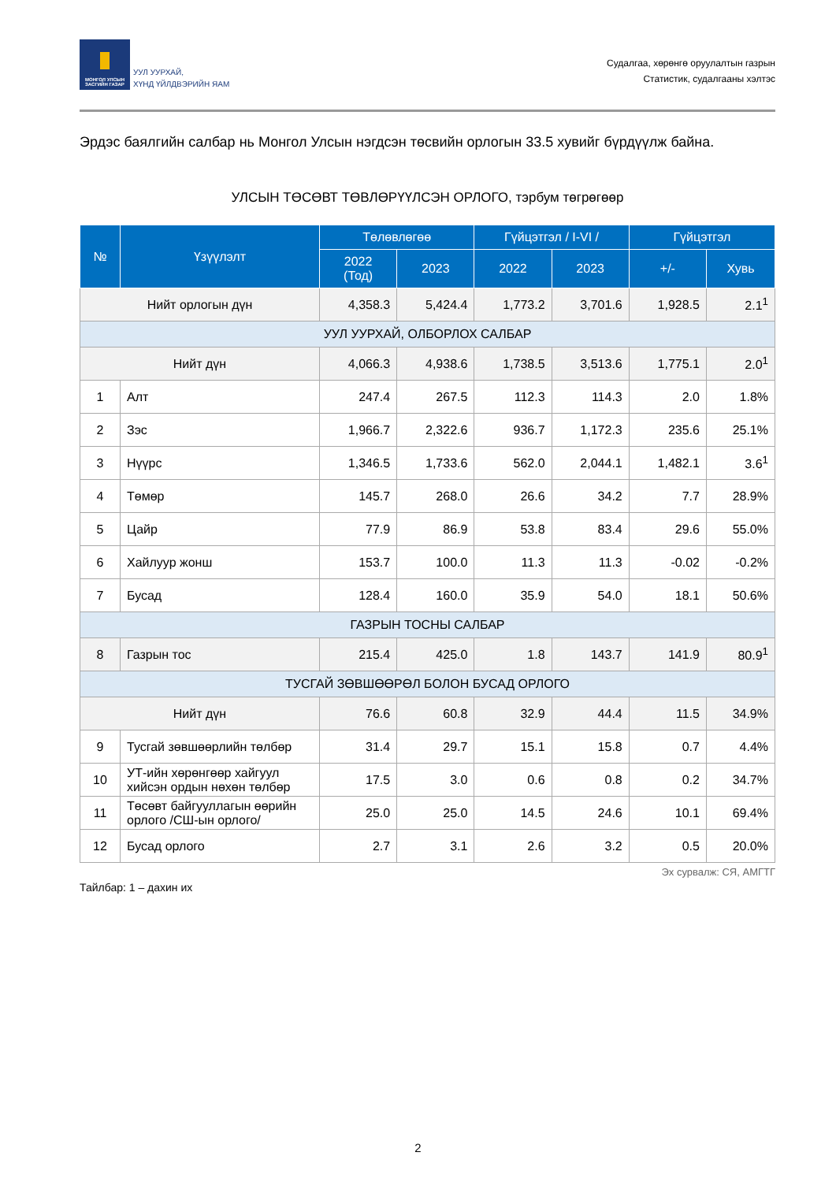МОНГОЛ УЛСЫН ЗАСГИЙН ГАЗАР
УУЛ УУРХАЙ,
ХҮНД ҮЙЛДВЭРИЙН ЯАМ
Судалгаа, хөрөнгө оруулалтын газрын
Статистик, судалгааны хэлтэс
Эрдэс баялгийн салбар нь Монгол Улсын нэгдсэн төсвийн орлогын 33.5 хувийг бүрдүүлж байна.
УЛСЫН ТӨСӨВТ ТӨВЛӨРҮҮЛСЭН ОРЛОГО, тэрбум төгрөгөөр
| № | Үзүүлэлт | Төлөвлөгөө | | Гүйцэтгэл / I-VI / | | Гүйцэтгэл | |
| --- | --- | --- | --- | --- | --- | --- | --- |
| | | 2022 (Тод) | 2023 | 2022 | 2023 | +/- | Хувь |
| Нийт орлогын дүн | | 4,358.3 | 5,424.4 | 1,773.2 | 3,701.6 | 1,928.5 | 2.1<sup>1</sup> |
| УУЛ УУРХАЙ, ОЛБОРЛОХ САЛБАР | | | | | | | |
| Нийт дүн | | 4,066.3 | 4,938.6 | 1,738.5 | 3,513.6 | 1,775.1 | 2.0<sup>1</sup> |
| 1 | Алт | 247.4 | 267.5 | 112.3 | 114.3 | 2.0 | 1.8% |
| 2 | Зэс | 1,966.7 | 2,322.6 | 936.7 | 1,172.3 | 235.6 | 25.1% |
| 3 | Нүүрс | 1,346.5 | 1,733.6 | 562.0 | 2,044.1 | 1,482.1 | 3.6<sup>1</sup> |
| 4 | Төмөр | 145.7 | 268.0 | 26.6 | 34.2 | 7.7 | 28.9% |
| 5 | Цайр | 77.9 | 86.9 | 53.8 | 83.4 | 29.6 | 55.0% |
| 6 | Хайлуур жонш | 153.7 | 100.0 | 11.3 | 11.3 | -0.02 | -0.2% |
| 7 | Бусад | 128.4 | 160.0 | 35.9 | 54.0 | 18.1 | 50.6% |
| ГАЗРЫН ТОСНЫ САЛБАР | | | | | | | |
| 8 | Газрын тос | 215.4 | 425.0 | 1.8 | 143.7 | 141.9 | 80.9<sup>1</sup> |
| ТУСГАЙ ЗӨВШӨӨРӨЛ БОЛОН БУСАД ОРЛОГО | | | | | | | |
| Нийт дүн | | 76.6 | 60.8 | 32.9 | 44.4 | 11.5 | 34.9% |
| 9 | Тусгай зөвшөөрлийн төлбөр | 31.4 | 29.7 | 15.1 | 15.8 | 0.7 | 4.4% |
| 10 | УТ-ийн хөрөнгөөр хайгуул хийсэн ордын нөхөн төлбөр | 17.5 | 3.0 | 0.6 | 0.8 | 0.2 | 34.7% |
| 11 | Төсөвт байгууллагын өөрийн орлого /СШ-ын орлого/ | 25.0 | 25.0 | 14.5 | 24.6 | 10.1 | 69.4% |
| 12 | Бусад орлого | 2.7 | 3.1 | 2.6 | 3.2 | 0.5 | 20.0% |
Эх сурвалж: СЯ, АМГТГ
Тайлбар: 1 – дахин их
2